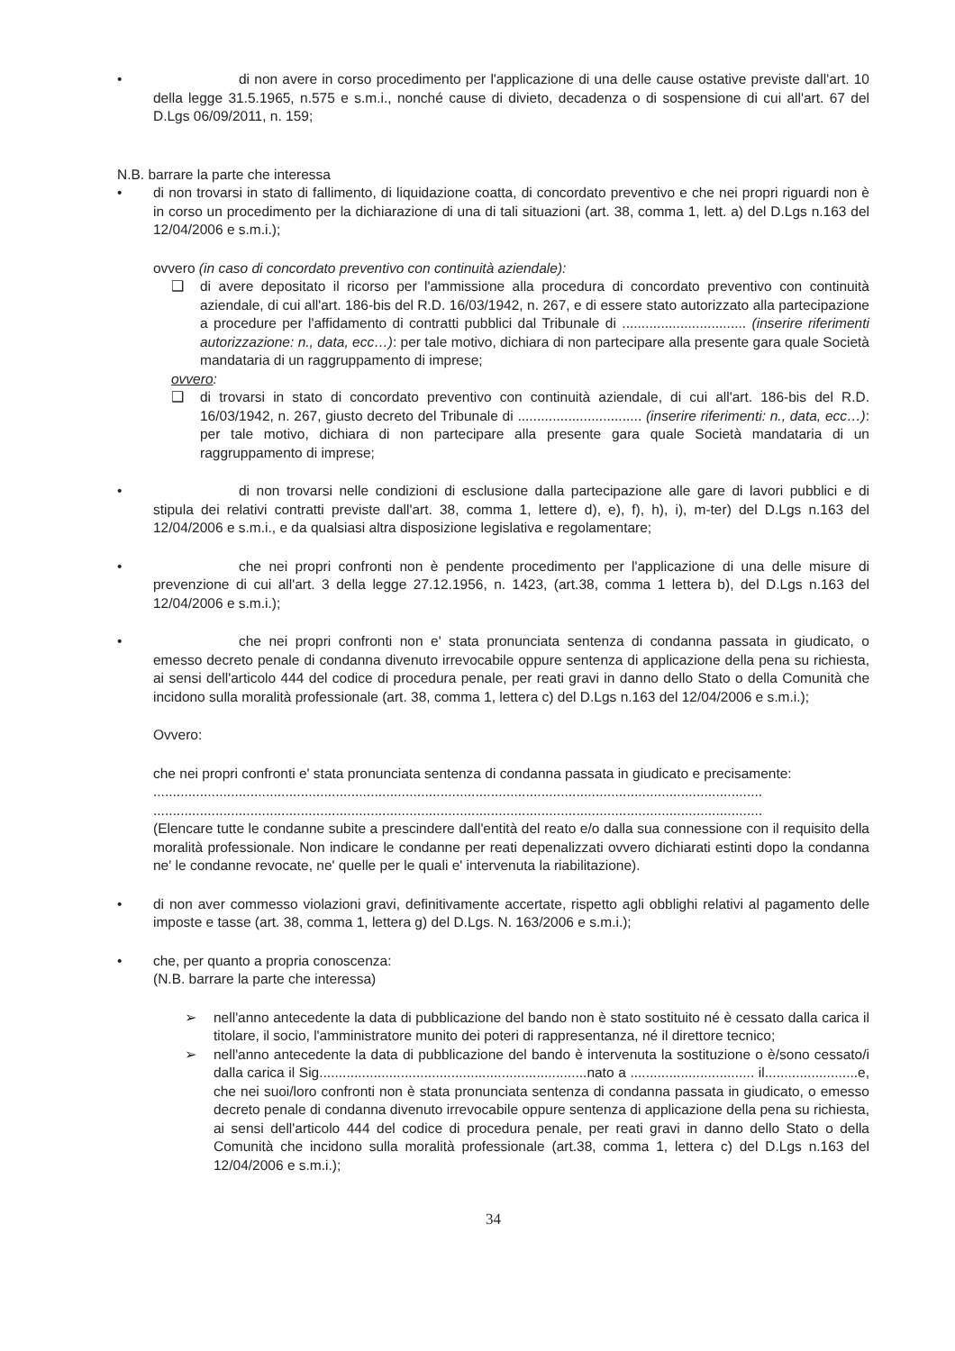• di non avere in corso procedimento per l'applicazione di una delle cause ostative previste dall'art. 10 della legge 31.5.1965, n.575 e s.m.i., nonché cause di divieto, decadenza o di sospensione di cui all'art. 67 del D.Lgs 06/09/2011, n. 159;
N.B. barrare la parte che interessa
• di non trovarsi in stato di fallimento, di liquidazione coatta, di concordato preventivo e che nei propri riguardi non è in corso un procedimento per la dichiarazione di una di tali situazioni (art. 38, comma 1, lett. a) del D.Lgs n.163 del 12/04/2006 e s.m.i.);
ovvero (in caso di concordato preventivo con continuità aziendale):
❑ di avere depositato il ricorso per l'ammissione alla procedura di concordato preventivo con continuità aziendale, di cui all'art. 186-bis del R.D. 16/03/1942, n. 267, e di essere stato autorizzato alla partecipazione a procedure per l'affidamento di contratti pubblici dal Tribunale di ................................ (inserire riferimenti autorizzazione: n., data, ecc…): per tale motivo, dichiara di non partecipare alla presente gara quale Società mandataria di un raggruppamento di imprese;
ovvero:
❑ di trovarsi in stato di concordato preventivo con continuità aziendale, di cui all'art. 186-bis del R.D. 16/03/1942, n. 267, giusto decreto del Tribunale di ................................ (inserire riferimenti: n., data, ecc…): per tale motivo, dichiara di non partecipare alla presente gara quale Società mandataria di un raggruppamento di imprese;
• di non trovarsi nelle condizioni di esclusione dalla partecipazione alle gare di lavori pubblici e di stipula dei relativi contratti previste dall'art. 38, comma 1, lettere d), e), f), h), i), m-ter) del D.Lgs n.163 del 12/04/2006 e s.m.i., e da qualsiasi altra disposizione legislativa e regolamentare;
• che nei propri confronti non è pendente procedimento per l'applicazione di una delle misure di prevenzione di cui all'art. 3 della legge 27.12.1956, n. 1423, (art.38, comma 1 lettera b), del D.Lgs n.163 del 12/04/2006 e s.m.i.);
• che nei propri confronti non e' stata pronunciata sentenza di condanna passata in giudicato, o emesso decreto penale di condanna divenuto irrevocabile oppure sentenza di applicazione della pena su richiesta, ai sensi dell'articolo 444 del codice di procedura penale, per reati gravi in danno dello Stato o della Comunità che incidono sulla moralità professionale (art. 38, comma 1, lettera c) del D.Lgs n.163 del 12/04/2006 e s.m.i.);
Ovvero:
che nei propri confronti e' stata pronunciata sentenza di condanna passata in giudicato e precisamente:
.............................................................................................................................................................
.............................................................................................................................................................
(Elencare tutte le condanne subite a prescindere dall'entità del reato e/o dalla sua connessione con il requisito della moralità professionale. Non indicare le condanne per reati depenalizzati ovvero dichiarati estinti dopo la condanna ne' le condanne revocate, ne' quelle per le quali e' intervenuta la riabilitazione).
• di non aver commesso violazioni gravi, definitivamente accertate, rispetto agli obblighi relativi al pagamento delle imposte e tasse (art. 38, comma 1, lettera g) del D.Lgs. N. 163/2006 e s.m.i.);
• che, per quanto a propria conoscenza:
(N.B. barrare la parte che interessa)
➢ nell'anno antecedente la data di pubblicazione del bando non è stato sostituito né è cessato dalla carica il titolare, il socio, l'amministratore munito dei poteri di rappresentanza, né il direttore tecnico;
➢ nell'anno antecedente la data di pubblicazione del bando è intervenuta la sostituzione o è/sono cessato/i dalla carica il Sig.....................................................................nato a ................................ il........................e, che nei suoi/loro confronti non è stata pronunciata sentenza di condanna passata in giudicato, o emesso decreto penale di condanna divenuto irrevocabile oppure sentenza di applicazione della pena su richiesta, ai sensi dell'articolo 444 del codice di procedura penale, per reati gravi in danno dello Stato o della Comunità che incidono sulla moralità professionale (art.38, comma 1, lettera c) del D.Lgs n.163 del 12/04/2006 e s.m.i.);
34